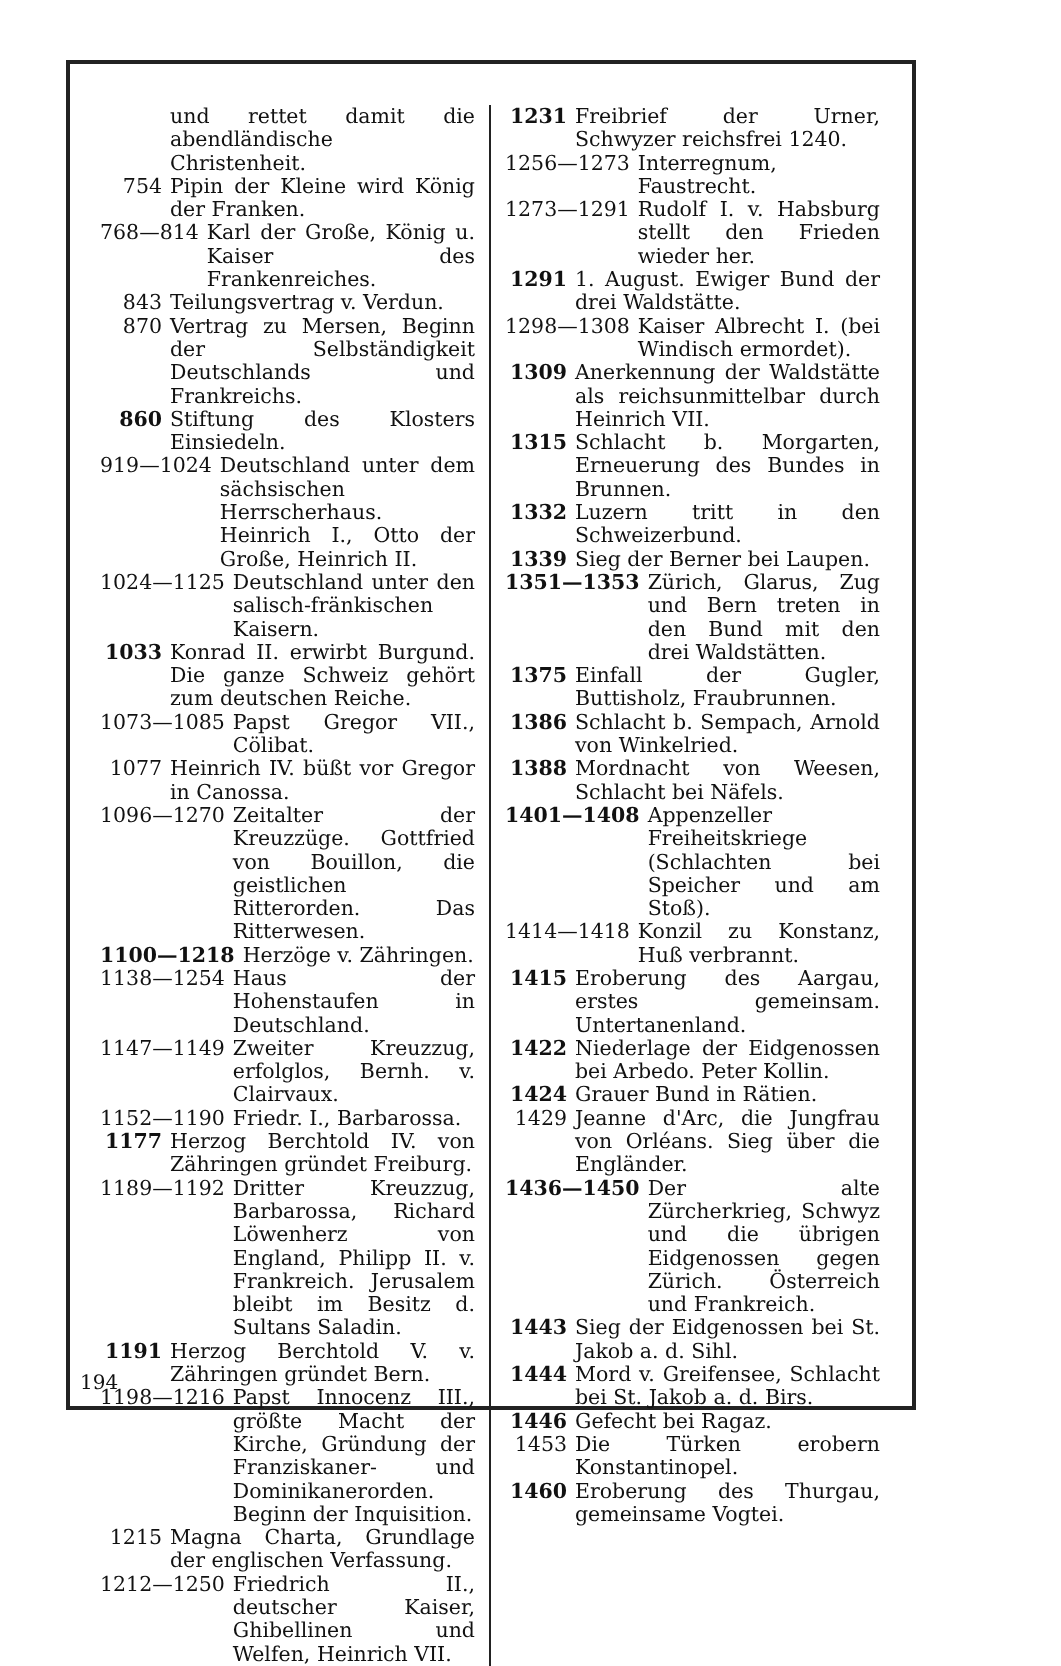und rettet damit die abendländische Christenheit.
754 Pipin der Kleine wird König der Franken.
768—814 Karl der Große, König u. Kaiser des Frankenreiches.
843 Teilungsvertrag v. Verdun.
870 Vertrag zu Mersen, Beginn der Selbständigkeit Deutschlands und Frankreichs.
860 Stiftung des Klosters Einsiedeln.
919—1024 Deutschland unter dem sächsischen Herrscherhaus. Heinrich I., Otto der Große, Heinrich II.
1024—1125 Deutschland unter den salisch-fränkischen Kaisern.
1033 Konrad II. erwirbt Burgund. Die ganze Schweiz gehört zum deutschen Reiche.
1073—1085 Papst Gregor VII., Cölibat.
1077 Heinrich IV. büßt vor Gregor in Canossa.
1096—1270 Zeitalter der Kreuzzüge. Gottfried von Bouillon, die geistlichen Ritterorden. Das Ritterwesen.
1100—1218 Herzöge v. Zähringen.
1138—1254 Haus der Hohenstaufen in Deutschland.
1147—1149 Zweiter Kreuzzug, erfolglos, Bernh. v. Clairvaux.
1152—1190 Friedr. I., Barbarossa.
1177 Herzog Berchtold IV. von Zähringen gründet Freiburg.
1189—1192 Dritter Kreuzzug, Barbarossa, Richard Löwenherz von England, Philipp II. v. Frankreich. Jerusalem bleibt im Besitz d. Sultans Saladin.
1191 Herzog Berchtold V. v. Zähringen gründet Bern.
1198—1216 Papst Innocenz III., größte Macht der Kirche, Gründung der Franziskaner- und Dominikanerorden. Beginn der Inquisition.
1215 Magna Charta, Grundlage der englischen Verfassung.
1212—1250 Friedrich II., deutscher Kaiser, Ghibellinen und Welfen, Heinrich VII.
1231 Freibrief der Urner, Schwyzer reichsfrei 1240.
1256—1273 Interregnum, Faustrecht.
1273—1291 Rudolf I. v. Habsburg stellt den Frieden wieder her.
1291 1. August. Ewiger Bund der drei Waldstätte.
1298—1308 Kaiser Albrecht I. (bei Windisch ermordet).
1309 Anerkennung der Waldstätte als reichsunmittelbar durch Heinrich VII.
1315 Schlacht b. Morgarten, Erneuerung des Bundes in Brunnen.
1332 Luzern tritt in den Schweizerbund.
1339 Sieg der Berner bei Laupen.
1351—1353 Zürich, Glarus, Zug und Bern treten in den Bund mit den drei Waldstätten.
1375 Einfall der Gugler, Buttisholz, Fraubrunnen.
1386 Schlacht b. Sempach, Arnold von Winkelried.
1388 Mordnacht von Weesen, Schlacht bei Näfels.
1401—1408 Appenzeller Freiheitskriege (Schlachten bei Speicher und am Stoß).
1414—1418 Konzil zu Konstanz, Huß verbrannt.
1415 Eroberung des Aargau, erstes gemeinsam. Untertanenland.
1422 Niederlage der Eidgenossen bei Arbedo. Peter Kollin.
1424 Grauer Bund in Rätien.
1429 Jeanne d'Arc, die Jungfrau von Orléans. Sieg über die Engländer.
1436—1450 Der alte Zürcherkrieg, Schwyz und die übrigen Eidgenossen gegen Zürich. Österreich und Frankreich.
1443 Sieg der Eidgenossen bei St. Jakob a. d. Sihl.
1444 Mord v. Greifensee, Schlacht bei St. Jakob a. d. Birs.
1446 Gefecht bei Ragaz.
1453 Die Türken erobern Konstantinopel.
1460 Eroberung des Thurgau, gemeinsame Vogtei.
194